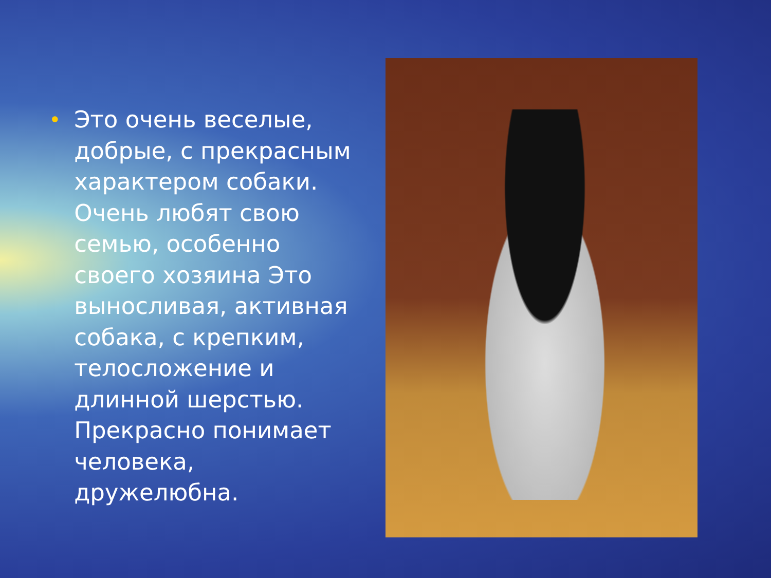•
Это очень веселые, добрые, с прекрасным характером собаки. Очень любят свою семью, особенно своего хозяина Это выносливая, активная собака, с крепким, телосложение и длинной шерстью. Прекрасно понимает человека, дружелюбна.